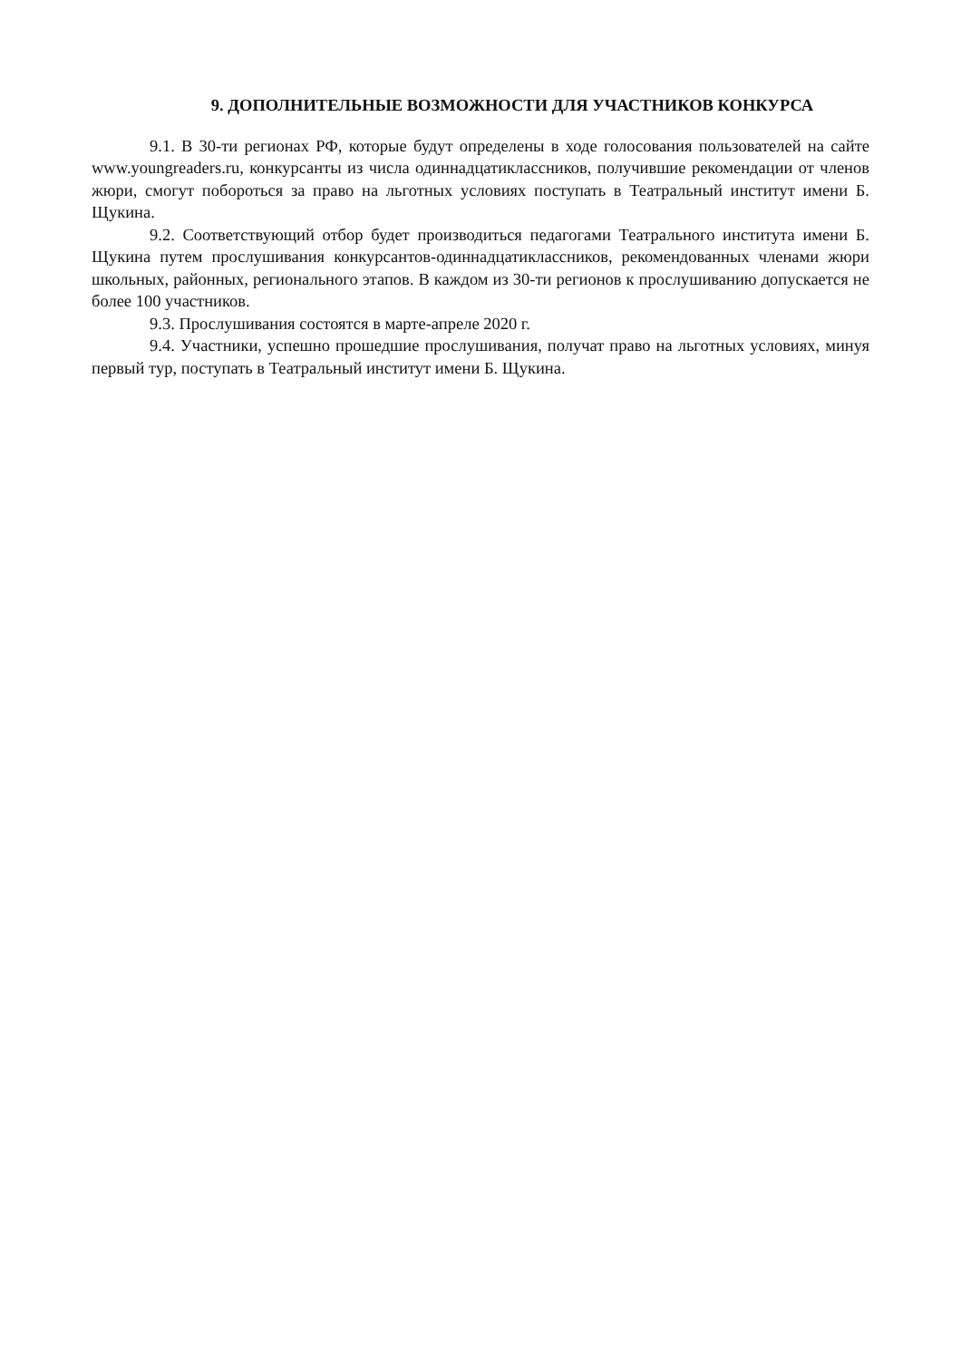9. ДОПОЛНИТЕЛЬНЫЕ ВОЗМОЖНОСТИ ДЛЯ УЧАСТНИКОВ КОНКУРСА
9.1. В 30-ти регионах РФ, которые будут определены в ходе голосования пользователей на сайте www.youngreaders.ru, конкурсанты из числа одиннадцатиклассников, получившие рекомендации от членов жюри, смогут побороться за право на льготных условиях поступать в Театральный институт имени Б. Щукина.
9.2. Соответствующий отбор будет производиться педагогами Театрального института имени Б. Щукина путем прослушивания конкурсантов-одиннадцатиклассников, рекомендованных членами жюри школьных, районных, регионального этапов. В каждом из 30-ти регионов к прослушиванию допускается не более 100 участников.
9.3. Прослушивания состоятся в марте-апреле 2020 г.
9.4. Участники, успешно прошедшие прослушивания, получат право на льготных условиях, минуя первый тур, поступать в Театральный институт имени Б. Щукина.